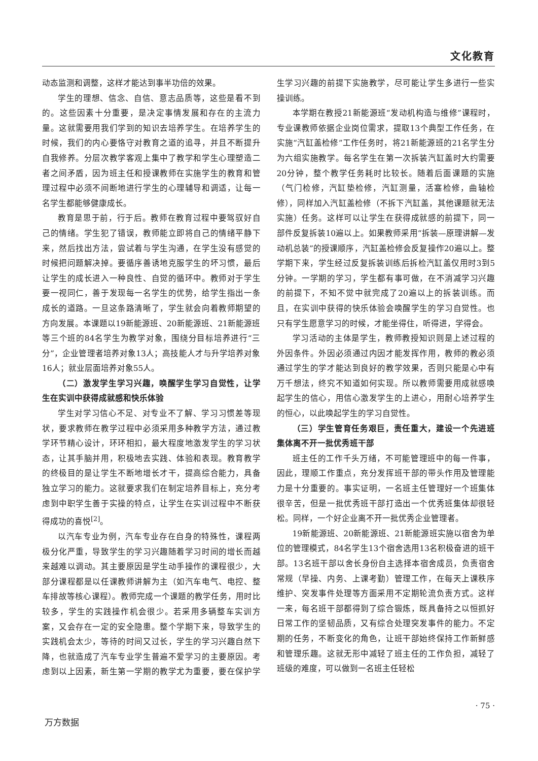文化教育
动态监测和调整，这样才能达到事半功倍的效果。
学生的理想、信念、自信、意志品质等，这些是看不到的。这些因素十分重要，是决定事情发展和存在的主流力量。这就需要用我们学到的知识去培养学生。在培养学生的时候，我们的内心要恪守对教育之道的追寻，并且不断提升自我修养。分层次教学客观上集中了教学和学生心理塑造二者之间矛盾，因为班主任和授课教师在实施学生的教育和管理过程中必须不间断地进行学生的心理辅导和调适，让每一名学生都能够健康成长。
教育是思于前，行于后。教师在教育过程中要驾驭好自己的情绪。学生犯了错误，教师能立即将自己的情绪平静下来，然后找出方法，尝试着与学生沟通，在学生没有感觉的时候把问题解决掉。要循序善诱地克服学生的坏习惯，最后让学生的成长进入一种良性、自觉的循环中。教师对于学生要一视同仁，善于发现每一名学生的优势，给学生指出一条成长的道路。一旦这条路清晰了，学生就会向着教师期望的方向发展。本课题以19新能源班、20新能源班、21新能源班等三个班的84名学生为教学对象，围绕分目标培养进行“三分”，企业管理者培养对象13人；高技能人才与升学培养对象16人；就业层面培养对象55人。
（二）激发学生学习兴趣，唤醒学生学习自觉性，让学生在实训中获得成就感和快乐体验
学生对学习信心不足、对专业不了解、学习习惯差等现状，要求教师在教学过程中必须采用多种教学方法，通过教学环节精心设计，环环相扣，最大程度地激发学生的学习状态，让其手脑并用，积极地去实践、体验和表现。教育教学的终极目的是让学生不断地增长才干，提高综合能力，具备独立学习的能力。这就要求我们在制定培养目标上，充分考虑到中职学生善于实操的特点，让学生在实训过程中不断获得成功的喜悦<sup>[2]</sup>。
以汽车专业为例，汽车专业存在自身的特殊性，课程两极分化严重，导致学生的学习兴趣随着学习时间的增长而越来越难以调动。其主要原因是学生动手操作的课程很少，大部分课程都是以任课教师讲解为主（如汽车电气、电控、整车排故等核心课程）。教师完成一个课题的教学任务，用时比较多，学生的实践操作机会很少。若采用多辆整车实训方案，又会存在一定的安全隐患。整个学期下来，导致学生的实践机会太少，等待的时间又过长，学生的学习兴趣自然下降，也就造成了汽车专业学生普遍不爱学习的主要原因。考虑到以上因素，新生第一学期的教学尤为重要，要在保护学生学习兴趣的前提下实施教学，尽可能让学生多进行一些实操训练。
本学期在教授21新能源班“发动机构造与维修”课程时，专业课教师依据企业岗位需求，提取13个典型工作任务，在实施“汽缸盖检修”工作任务时，将21新能源班的21名学生分为六组实施教学。每名学生在第一次拆装汽缸盖时大约需要20分钟，整个教学任务耗时比较长。随着后面课题的实施（气门检修，汽缸垫检修，汽缸测量，活塞检修，曲轴检修），同样加入汽缸盖检修（不拆下汽缸盖，其他课题就无法实施）任务。这样可以让学生在获得成就感的前提下，同一部件反复拆装10遍以上。如果教师采用“拆装—原理讲解—发动机总装”的授课顺序，汽缸盖检修会反复操作20遍以上。整学期下来，学生经过反复拆装训练后拆检汽缸盖仅用时3到5分钟。一学期的学习，学生都有事可做，在不消减学习兴趣的前提下，不知不觉中就完成了20遍以上的拆装训练。而且，在实训中获得的快乐体验会唤醒学生的学习自觉性。也只有学生愿意学习的时候，才能坐得住，听得进，学得会。
学习活动的主体是学生，教师教授知识则是上述过程的外因条件。外因必须通过内因才能发挥作用，教师的教必须通过学生的学才能达到良好的教学效果，否则只能是心中有万千想法，终究不知道如何实现。所以教师需要用成就感唤起学生的信心，用信心激发学生的上进心，用耐心培养学生的恒心，以此唤起学生的学习自觉性。
（三）学生管育任务艰巨，责任重大，建设一个先进班集体离不开一批优秀班干部
班主任的工作千头万绪，不可能管理班中的每一件事，因此，理顺工作重点，充分发挥班干部的带头作用及管理能力是十分重要的。事实证明，一名班主任管理好一个班集体很辛苦，但是一批优秀班干部打造出一个优秀班集体却很轻松。同样，一个好企业离不开一批优秀企业管理者。
19新能源班、20新能源班、21新能源班实施以宿舍为单位的管理模式，84名学生13个宿舍选用13名积极奋进的班干部。13名班干部以舍长身份自主选择本宿舍成员，负责宿舍常规（早操、内务、上课考勤）管理工作，在每天上课秩序维护、突发事件处理等方面采用不定期轮流负责方式。这样一来，每名班干部都得到了综合锻炼，既具备持之以恒抓好日常工作的坚韧品质，又有综合处理突发事件的能力。不定期的任务，不断变化的角色，让班干部始终保持工作新鲜感和管理乐趣。这就无形中减轻了班主任的工作负担，减轻了班级的难度，可以做到一名班主任轻松
· 75 ·
万方数据